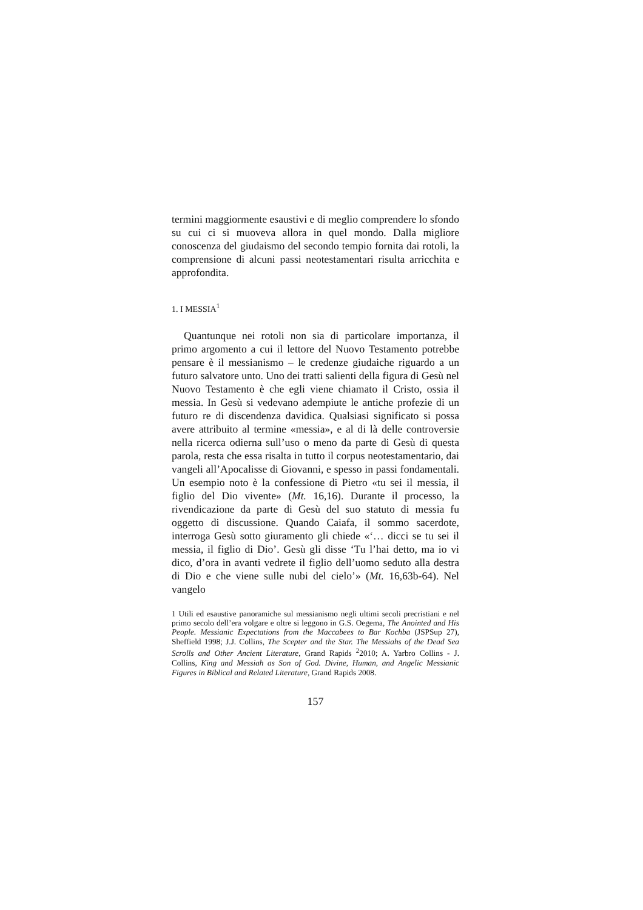termini maggiormente esaustivi e di meglio comprendere lo sfondo su cui ci si muoveva allora in quel mondo. Dalla migliore conoscenza del giudaismo del secondo tempio fornita dai rotoli, la comprensione di alcuni passi neotestamentari risulta arricchita e approfondita.
1. I MESSIA<sup>1</sup>
Quantunque nei rotoli non sia di particolare importanza, il primo argomento a cui il lettore del Nuovo Testamento potrebbe pensare è il messianismo – le credenze giudaiche riguardo a un futuro salvatore unto. Uno dei tratti salienti della figura di Gesù nel Nuovo Testamento è che egli viene chiamato il Cristo, ossia il messia. In Gesù si vedevano adempiute le antiche profezie di un futuro re di discendenza davidica. Qualsiasi significato si possa avere attribuito al termine «messia», e al di là delle controversie nella ricerca odierna sull’uso o meno da parte di Gesù di questa parola, resta che essa risalta in tutto il corpus neotestamentario, dai vangeli all’Apocalisse di Giovanni, e spesso in passi fondamentali. Un esempio noto è la confessione di Pietro «tu sei il messia, il figlio del Dio vivente» (Mt. 16,16). Durante il processo, la rivendicazione da parte di Gesù del suo statuto di messia fu oggetto di discussione. Quando Caiafa, il sommo sacerdote, interroga Gesù sotto giuramento gli chiede «‘… dicci se tu sei il messia, il figlio di Dio’. Gesù gli disse ‘Tu l’hai detto, ma io vi dico, d’ora in avanti vedrete il figlio dell’uomo seduto alla destra di Dio e che viene sulle nubi del cielo’» (Mt. 16,63b-64). Nel vangelo
1 Utili ed esaustive panoramiche sul messianismo negli ultimi secoli precristiani e nel primo secolo dell’era volgare e oltre si leggono in G.S. Oegema, The Anointed and His People. Messianic Expectations from the Maccabees to Bar Kochba (JSPSup 27), Sheffield 1998; J.J. Collins, The Scepter and the Star. The Messiahs of the Dead Sea Scrolls and Other Ancient Literature, Grand Rapids <sup>2</sup>2010; A. Yarbro Collins - J. Collins, King and Messiah as Son of God. Divine, Human, and Angelic Messianic Figures in Biblical and Related Literature, Grand Rapids 2008.
157